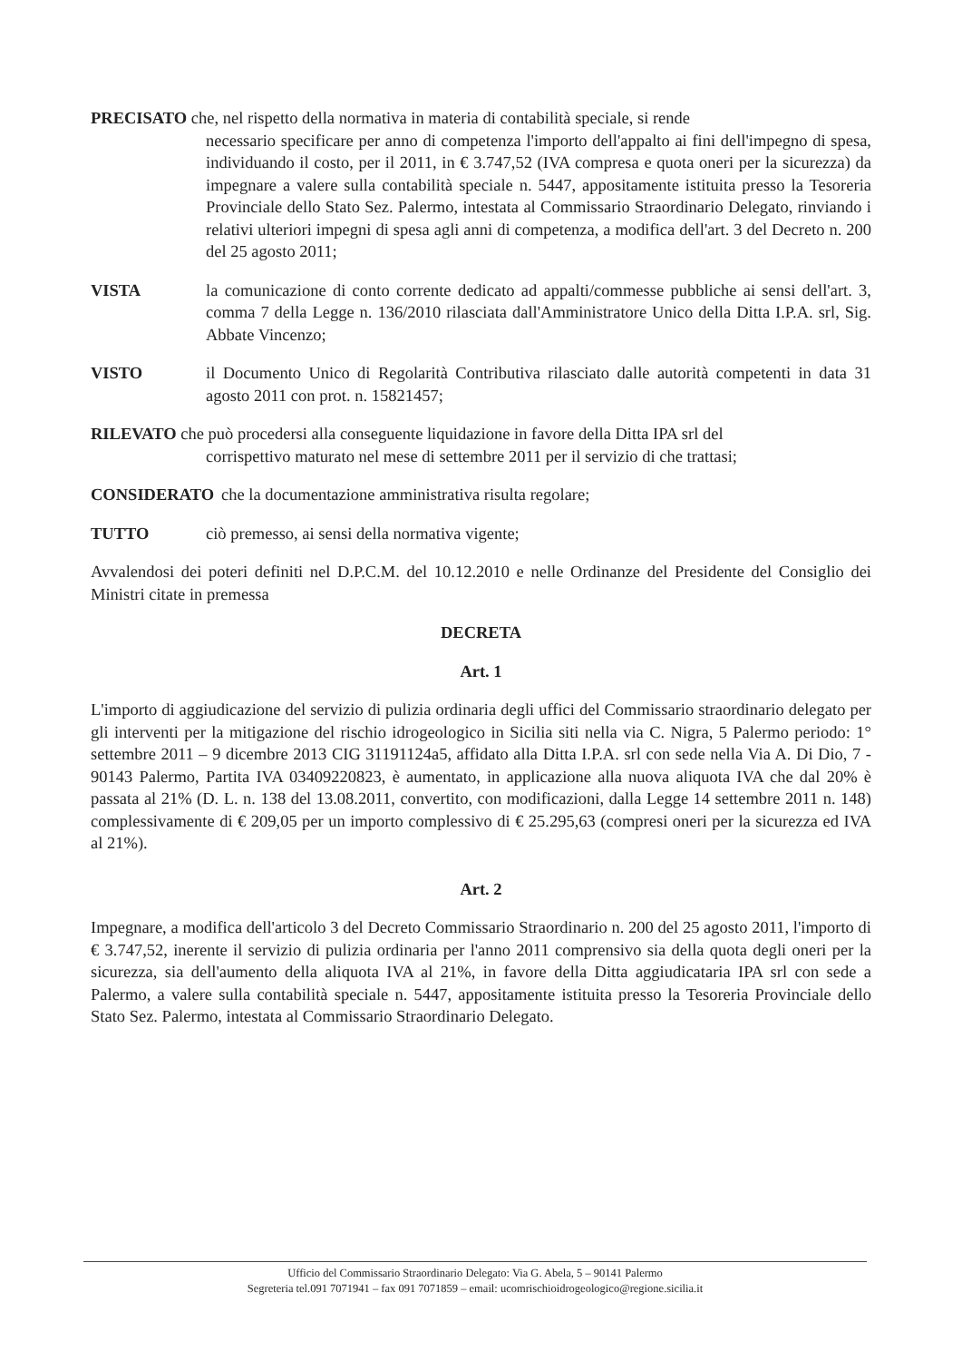PRECISATO che, nel rispetto della normativa in materia di contabilità speciale, si rende
necessario specificare per anno di competenza l'importo dell'appalto ai fini dell'impegno di spesa, individuando il costo, per il 2011, in € 3.747,52 (IVA compresa e quota oneri per la sicurezza) da impegnare a valere sulla contabilità speciale n. 5447, appositamente istituita presso la Tesoreria Provinciale dello Stato Sez. Palermo, intestata al Commissario Straordinario Delegato, rinviando i relativi ulteriori impegni di spesa agli anni di competenza, a modifica dell'art. 3 del Decreto n. 200 del 25 agosto 2011;
VISTA la comunicazione di conto corrente dedicato ad appalti/commesse pubbliche ai sensi dell'art. 3, comma 7 della Legge n. 136/2010 rilasciata dall'Amministratore Unico della Ditta I.P.A. srl, Sig. Abbate Vincenzo;
VISTO il Documento Unico di Regolarità Contributiva rilasciato dalle autorità competenti in data 31 agosto 2011 con prot. n. 15821457;
RILEVATO che può procedersi alla conseguente liquidazione in favore della Ditta IPA srl del
corrispettivo maturato nel mese di settembre 2011 per il servizio di che trattasi;
CONSIDERATO che la documentazione amministrativa risulta regolare;
TUTTO ciò premesso, ai sensi della normativa vigente;
Avvalendosi dei poteri definiti nel D.P.C.M. del 10.12.2010 e nelle Ordinanze del Presidente del Consiglio dei Ministri citate in premessa
DECRETA
Art. 1
L'importo di aggiudicazione del servizio di pulizia ordinaria degli uffici del Commissario straordinario delegato per gli interventi per la mitigazione del rischio idrogeologico in Sicilia siti nella via C. Nigra, 5 Palermo periodo: 1° settembre 2011 – 9 dicembre 2013 CIG 31191124a5, affidato alla Ditta I.P.A. srl con sede nella Via A. Di Dio, 7 - 90143 Palermo, Partita IVA 03409220823, è aumentato, in applicazione alla nuova aliquota IVA che dal 20% è passata al 21% (D. L. n. 138 del 13.08.2011, convertito, con modificazioni, dalla Legge 14 settembre 2011 n. 148) complessivamente di € 209,05 per un importo complessivo di € 25.295,63 (compresi oneri per la sicurezza ed IVA al 21%).
Art. 2
Impegnare, a modifica dell'articolo 3 del Decreto Commissario Straordinario n. 200 del 25 agosto 2011, l'importo di € 3.747,52, inerente il servizio di pulizia ordinaria per l'anno 2011 comprensivo sia della quota degli oneri per la sicurezza, sia dell'aumento della aliquota IVA al 21%, in favore della Ditta aggiudicataria IPA srl con sede a Palermo, a valere sulla contabilità speciale n. 5447, appositamente istituita presso la Tesoreria Provinciale dello Stato Sez. Palermo, intestata al Commissario Straordinario Delegato.
Ufficio del Commissario Straordinario Delegato: Via G. Abela, 5 – 90141 Palermo
Segreteria tel.091 7071941 – fax 091 7071859 – email: ucomrischioidrogeologico@regione.sicilia.it